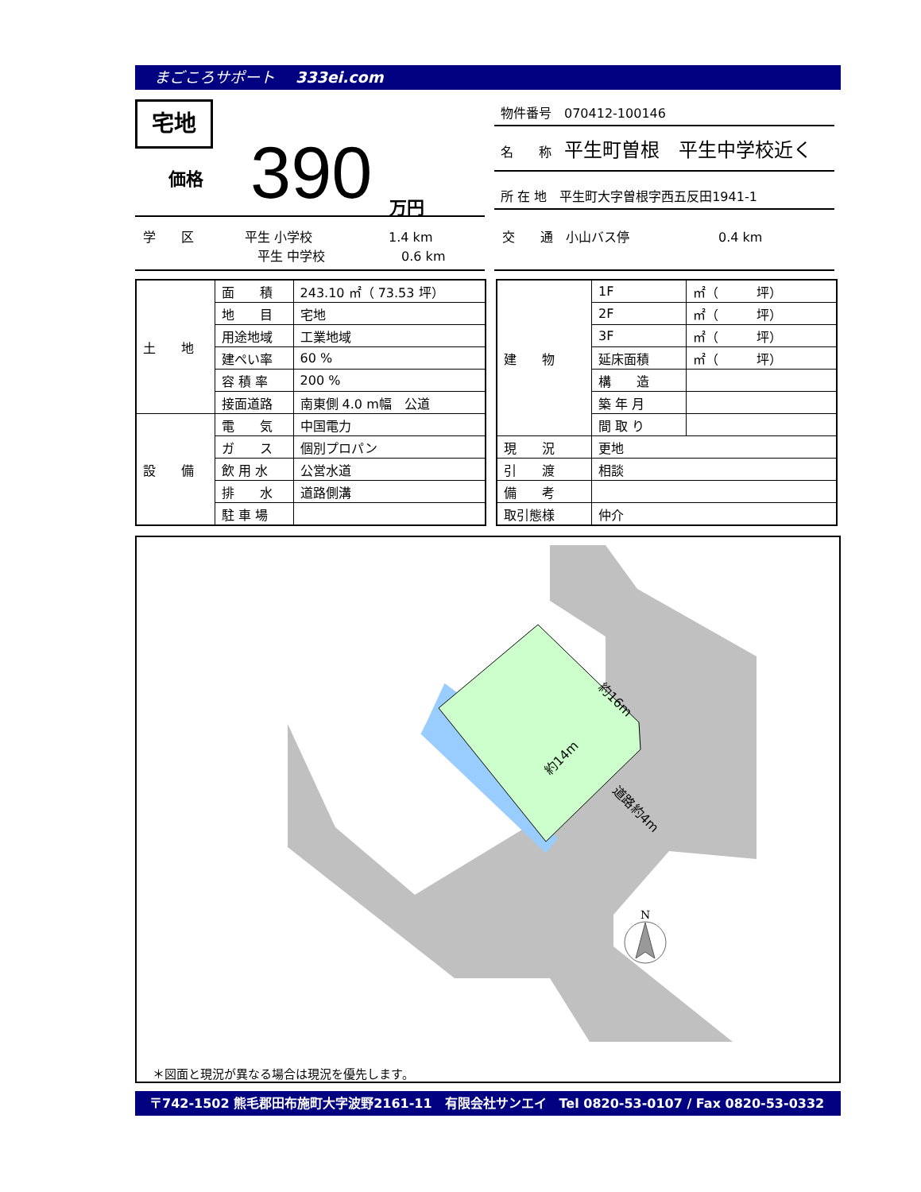まごころサポート 333ei.com
宅地
価格 390 万円
物件番号　070412-100146
名　　称　平生町曽根　平生中学校近く
所 在 地　平生町大字曽根字西五反田1941-1
学　　区　　　　平生 小学校　　　　　　1.4 km
　　　　　　　　　平生 中学校　　　　　　0.6 km
交　　通　小山バス停　　　　　　　0.4 km
| 土 地 | 面 積 | 243.10 ㎡（ 73.53 坪） |
| | 地 目 | 宅地 |
| | 用途地域 | 工業地域 |
| | 建ぺい率 | 60 % |
| | 容 積 率 | 200 % |
| | 接面道路 | 南東側 4.0 m幅 公道 |
| 設 備 | 電 気 | 中国電力 |
| | ガ ス | 個別プロパン |
| | 飲 用 水 | 公営水道 |
| | 排 水 | 道路側溝 |
| | 駐 車 場 | |
| 建 物 | 1F | ㎡（ 坪） |
| | 2F | ㎡（ 坪） |
| | 3F | ㎡（ 坪） |
| | 延床面積 | ㎡（ 坪） |
| | 構 造 | |
| | 築 年 月 | |
| | 間 取 り | |
| 現 況 | 更地 | |
| 引 渡 | 相談 | |
| 備 考 | | |
| 取引態様 | 仲介 | |
約16m
約14m
道路約4m
N
＊図面と現況が異なる場合は現況を優先します。
〒742-1502 熊毛郡田布施町大字波野2161-11　有限会社サンエイ　Tel 0820-53-0107 / Fax 0820-53-0332